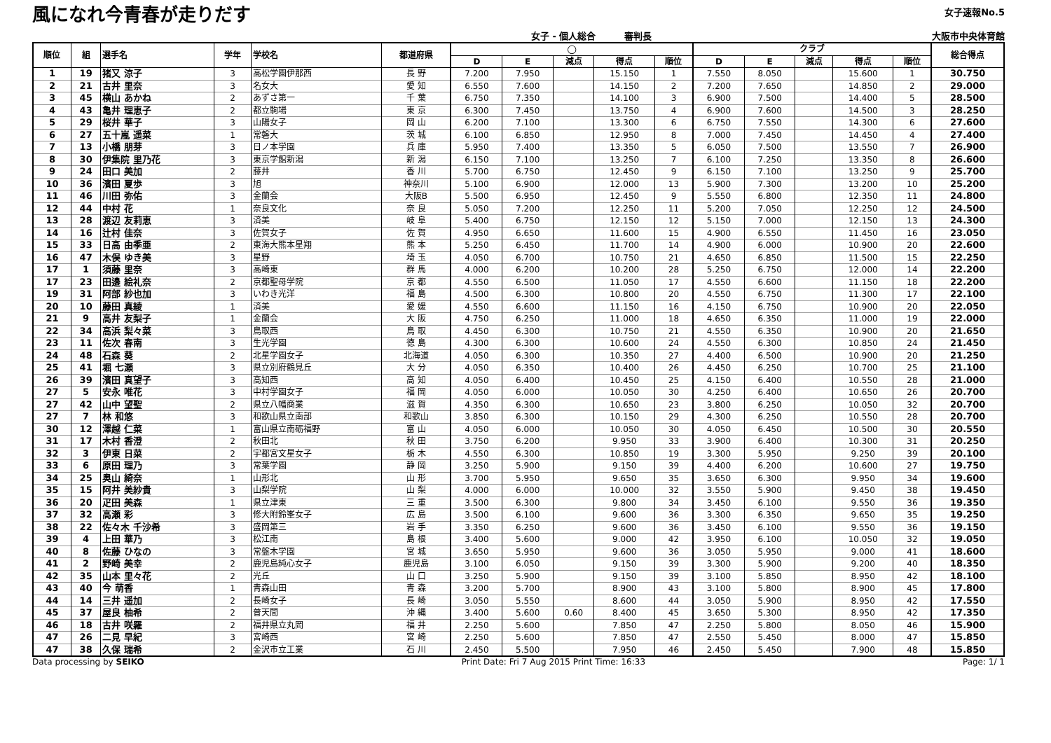風になれ今青春が走りだす
女子 - 個人総合 審判長
女子速報No.5
大阪市中央体育館
| 順位 | 組 | 選手名 | 学年 | 学校名 | 都道府県 | ◯ | | | | | クラブ | | | | | 総合得点 |
| --- | --- | --- | --- | --- | --- | --- | --- | --- | --- | --- | --- | --- | --- | --- | --- | --- |
| | | | | | | D | E | 減点 | 得点 | 順位 | D | E | 減点 | 得点 | 順位 | |
| 1 | 19 | 猪又 涼子 | 3 | 高松学園伊那西 | 長 野 | 7.200 | 7.950 | | 15.150 | 1 | 7.550 | 8.050 | | 15.600 | 1 | 30.750 |
| 2 | 21 | 古井 里奈 | 3 | 名女大 | 愛 知 | 6.550 | 7.600 | | 14.150 | 2 | 7.200 | 7.650 | | 14.850 | 2 | 29.000 |
| 3 | 45 | 横山 あかね | 2 | あずさ第一 | 千 葉 | 6.750 | 7.350 | | 14.100 | 3 | 6.900 | 7.500 | | 14.400 | 5 | 28.500 |
| 4 | 43 | 亀井 理恵子 | 2 | 都立駒場 | 東 京 | 6.300 | 7.450 | | 13.750 | 4 | 6.900 | 7.600 | | 14.500 | 3 | 28.250 |
| 5 | 29 | 桜井 華子 | 3 | 山陽女子 | 岡 山 | 6.200 | 7.100 | | 13.300 | 6 | 6.750 | 7.550 | | 14.300 | 6 | 27.600 |
| 6 | 27 | 五十嵐 遥菜 | 1 | 常磐大 | 茨 城 | 6.100 | 6.850 | | 12.950 | 8 | 7.000 | 7.450 | | 14.450 | 4 | 27.400 |
| 7 | 13 | 小橋 朋芽 | 3 | 日ノ本学園 | 兵 庫 | 5.950 | 7.400 | | 13.350 | 5 | 6.050 | 7.500 | | 13.550 | 7 | 26.900 |
| 8 | 30 | 伊集院 里乃花 | 3 | 東京学館新潟 | 新 潟 | 6.150 | 7.100 | | 13.250 | 7 | 6.100 | 7.250 | | 13.350 | 8 | 26.600 |
| 9 | 24 | 田口 美加 | 2 | 藤井 | 香 川 | 5.700 | 6.750 | | 12.450 | 9 | 6.150 | 7.100 | | 13.250 | 9 | 25.700 |
| 10 | 36 | 濱田 夏歩 | 3 | 旭 | 神奈川 | 5.100 | 6.900 | | 12.000 | 13 | 5.900 | 7.300 | | 13.200 | 10 | 25.200 |
| 11 | 46 | 川田 弥佑 | 3 | 金蘭会 | 大阪B | 5.500 | 6.950 | | 12.450 | 9 | 5.550 | 6.800 | | 12.350 | 11 | 24.800 |
| 12 | 44 | 中村 花 | 1 | 奈良文化 | 奈 良 | 5.050 | 7.200 | | 12.250 | 11 | 5.200 | 7.050 | | 12.250 | 12 | 24.500 |
| 13 | 28 | 渡辺 友莉恵 | 3 | 済美 | 岐 阜 | 5.400 | 6.750 | | 12.150 | 12 | 5.150 | 7.000 | | 12.150 | 13 | 24.300 |
| 14 | 16 | 辻村 佳奈 | 3 | 佐賀女子 | 佐 賀 | 4.950 | 6.650 | | 11.600 | 15 | 4.900 | 6.550 | | 11.450 | 16 | 23.050 |
| 15 | 33 | 日高 由季亜 | 2 | 東海大熊本星翔 | 熊 本 | 5.250 | 6.450 | | 11.700 | 14 | 4.900 | 6.000 | | 10.900 | 20 | 22.600 |
| 16 | 47 | 木俣 ゆき美 | 3 | 星野 | 埼 玉 | 4.050 | 6.700 | | 10.750 | 21 | 4.650 | 6.850 | | 11.500 | 15 | 22.250 |
| 17 | 1 | 須藤 里奈 | 3 | 高崎東 | 群 馬 | 4.000 | 6.200 | | 10.200 | 28 | 5.250 | 6.750 | | 12.000 | 14 | 22.200 |
| 17 | 23 | 田邉 絵礼奈 | 2 | 京都聖母学院 | 京 都 | 4.550 | 6.500 | | 11.050 | 17 | 4.550 | 6.600 | | 11.150 | 18 | 22.200 |
| 19 | 31 | 阿部 紗也加 | 3 | いわき光洋 | 福 島 | 4.500 | 6.300 | | 10.800 | 20 | 4.550 | 6.750 | | 11.300 | 17 | 22.100 |
| 20 | 10 | 藤田 真綾 | 1 | 済美 | 愛 媛 | 4.550 | 6.600 | | 11.150 | 16 | 4.150 | 6.750 | | 10.900 | 20 | 22.050 |
| 21 | 9 | 高井 友梨子 | 1 | 金蘭会 | 大 阪 | 4.750 | 6.250 | | 11.000 | 18 | 4.650 | 6.350 | | 11.000 | 19 | 22.000 |
| 22 | 34 | 高浜 梨々菜 | 3 | 鳥取西 | 鳥 取 | 4.450 | 6.300 | | 10.750 | 21 | 4.550 | 6.350 | | 10.900 | 20 | 21.650 |
| 23 | 11 | 佐次 春南 | 3 | 生光学園 | 徳 島 | 4.300 | 6.300 | | 10.600 | 24 | 4.550 | 6.300 | | 10.850 | 24 | 21.450 |
| 24 | 48 | 石森 葵 | 2 | 北星学園女子 | 北海道 | 4.050 | 6.300 | | 10.350 | 27 | 4.400 | 6.500 | | 10.900 | 20 | 21.250 |
| 25 | 41 | 堀 七瀬 | 3 | 県立別府鶴見丘 | 大 分 | 4.050 | 6.350 | | 10.400 | 26 | 4.450 | 6.250 | | 10.700 | 25 | 21.100 |
| 26 | 39 | 濱田 真望子 | 3 | 高知西 | 高 知 | 4.050 | 6.400 | | 10.450 | 25 | 4.150 | 6.400 | | 10.550 | 28 | 21.000 |
| 27 | 5 | 安永 唯花 | 3 | 中村学園女子 | 福 岡 | 4.050 | 6.000 | | 10.050 | 30 | 4.250 | 6.400 | | 10.650 | 26 | 20.700 |
| 27 | 42 | 山中 望聖 | 2 | 県立八幡商業 | 滋 賀 | 4.350 | 6.300 | | 10.650 | 23 | 3.800 | 6.250 | | 10.050 | 32 | 20.700 |
| 27 | 7 | 林 和悠 | 3 | 和歌山県立南部 | 和歌山 | 3.850 | 6.300 | | 10.150 | 29 | 4.300 | 6.250 | | 10.550 | 28 | 20.700 |
| 30 | 12 | 澤越 仁菜 | 1 | 富山県立南砺福野 | 富 山 | 4.050 | 6.000 | | 10.050 | 30 | 4.050 | 6.450 | | 10.500 | 30 | 20.550 |
| 31 | 17 | 木村 香澄 | 2 | 秋田北 | 秋 田 | 3.750 | 6.200 | | 9.950 | 33 | 3.900 | 6.400 | | 10.300 | 31 | 20.250 |
| 32 | 3 | 伊東 日菜 | 2 | 宇都宮文星女子 | 栃 木 | 4.550 | 6.300 | | 10.850 | 19 | 3.300 | 5.950 | | 9.250 | 39 | 20.100 |
| 33 | 6 | 原田 理乃 | 3 | 常葉学園 | 静 岡 | 3.250 | 5.900 | | 9.150 | 39 | 4.400 | 6.200 | | 10.600 | 27 | 19.750 |
| 34 | 25 | 奥山 綺奈 | 1 | 山形北 | 山 形 | 3.700 | 5.950 | | 9.650 | 35 | 3.650 | 6.300 | | 9.950 | 34 | 19.600 |
| 35 | 15 | 阿井 美紗貴 | 3 | 山梨学院 | 山 梨 | 4.000 | 6.000 | | 10.000 | 32 | 3.550 | 5.900 | | 9.450 | 38 | 19.450 |
| 36 | 20 | 疋田 美森 | 1 | 県立津東 | 三 重 | 3.500 | 6.300 | | 9.800 | 34 | 3.450 | 6.100 | | 9.550 | 36 | 19.350 |
| 37 | 32 | 高瀬 彩 | 3 | 修大附鈴峯女子 | 広 島 | 3.500 | 6.100 | | 9.600 | 36 | 3.300 | 6.350 | | 9.650 | 35 | 19.250 |
| 38 | 22 | 佐々木 千沙希 | 3 | 盛岡第三 | 岩 手 | 3.350 | 6.250 | | 9.600 | 36 | 3.450 | 6.100 | | 9.550 | 36 | 19.150 |
| 39 | 4 | 上田 華乃 | 3 | 松江南 | 島 根 | 3.400 | 5.600 | | 9.000 | 42 | 3.950 | 6.100 | | 10.050 | 32 | 19.050 |
| 40 | 8 | 佐藤 ひなの | 3 | 常盤木学園 | 宮 城 | 3.650 | 5.950 | | 9.600 | 36 | 3.050 | 5.950 | | 9.000 | 41 | 18.600 |
| 41 | 2 | 野崎 美幸 | 2 | 鹿児島純心女子 | 鹿児島 | 3.100 | 6.050 | | 9.150 | 39 | 3.300 | 5.900 | | 9.200 | 40 | 18.350 |
| 42 | 35 | 山本 里々花 | 2 | 光丘 | 山 口 | 3.250 | 5.900 | | 9.150 | 39 | 3.100 | 5.850 | | 8.950 | 42 | 18.100 |
| 43 | 40 | 今 萌香 | 1 | 青森山田 | 青 森 | 3.200 | 5.700 | | 8.900 | 43 | 3.100 | 5.800 | | 8.900 | 45 | 17.800 |
| 44 | 14 | 三井 遥加 | 2 | 長崎女子 | 長 崎 | 3.050 | 5.550 | | 8.600 | 44 | 3.050 | 5.900 | | 8.950 | 42 | 17.550 |
| 45 | 37 | 屋良 柚希 | 2 | 普天間 | 沖 縄 | 3.400 | 5.600 | 0.60 | 8.400 | 45 | 3.650 | 5.300 | | 8.950 | 42 | 17.350 |
| 46 | 18 | 古井 咲羅 | 2 | 福井県立丸岡 | 福 井 | 2.250 | 5.600 | | 7.850 | 47 | 2.250 | 5.800 | | 8.050 | 46 | 15.900 |
| 47 | 26 | 二見 早紀 | 3 | 宮崎西 | 宮 崎 | 2.250 | 5.600 | | 7.850 | 47 | 2.550 | 5.450 | | 8.000 | 47 | 15.850 |
| 47 | 38 | 久保 瑞希 | 2 | 金沢市立工業 | 石 川 | 2.450 | 5.500 | | 7.950 | 46 | 2.450 | 5.450 | | 7.900 | 48 | 15.850 |
Data processing by SEIKO Print Date: Fri 7 Aug 2015 Print Time: 16:33 Page: 1/ 1